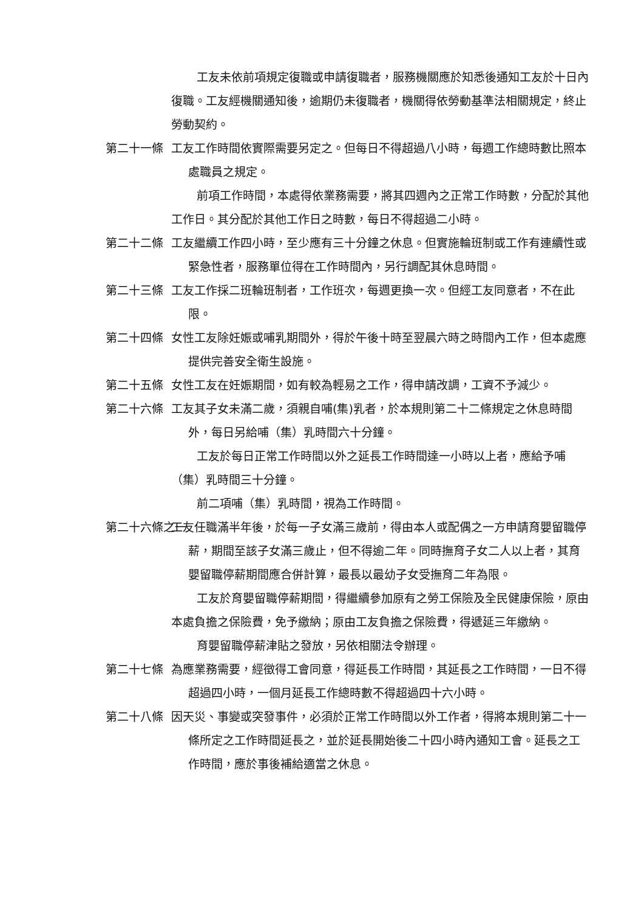工友未依前項規定復職或申請復職者，服務機關應於知悉後通知工友於十日內復職。工友經機關通知後，逾期仍未復職者，機關得依勞動基準法相關規定，終止勞動契約。
第二十一條 工友工作時間依實際需要另定之。但每日不得超過八小時，每週工作總時數比照本處職員之規定。
前項工作時間，本處得依業務需要，將其四週內之正常工作時數，分配於其他工作日。其分配於其他工作日之時數，每日不得超過二小時。
第二十二條 工友繼續工作四小時，至少應有三十分鐘之休息。但實施輪班制或工作有連續性或緊急性者，服務單位得在工作時間內，另行調配其休息時間。
第二十三條 工友工作採二班輪班制者，工作班次，每週更換一次。但經工友同意者，不在此限。
第二十四條 女性工友除妊娠或哺乳期間外，得於午後十時至翌晨六時之時間內工作，但本處應提供完善安全衛生設施。
第二十五條 女性工友在妊娠期間，如有較為輕易之工作，得申請改調，工資不予減少。
第二十六條 工友其子女未滿二歲，須親自哺(集)乳者，於本規則第二十二條規定之休息時間外，每日另給哺（集）乳時間六十分鐘。
工友於每日正常工作時間以外之延長工作時間達一小時以上者，應給予哺（集）乳時間三十分鐘。
前二項哺（集）乳時間，視為工作時間。
第二十六條之一 工友任職滿半年後，於每一子女滿三歲前，得由本人或配偶之一方申請育嬰留職停薪，期間至該子女滿三歲止，但不得逾二年。同時撫育子女二人以上者，其育嬰留職停薪期間應合併計算，最長以最幼子女受撫育二年為限。
工友於育嬰留職停薪期間，得繼續參加原有之勞工保險及全民健康保險，原由本處負擔之保險費，免予繳納；原由工友負擔之保險費，得遞延三年繳納。
育嬰留職停薪津貼之發放，另依相關法令辦理。
第二十七條 為應業務需要，經徵得工會同意，得延長工作時間，其延長之工作時間，一日不得超過四小時，一個月延長工作總時數不得超過四十六小時。
第二十八條 因天災、事變或突發事件，必須於正常工作時間以外工作者，得將本規則第二十一條所定之工作時間延長之，並於延長開始後二十四小時內通知工會。延長之工作時間，應於事後補給適當之休息。